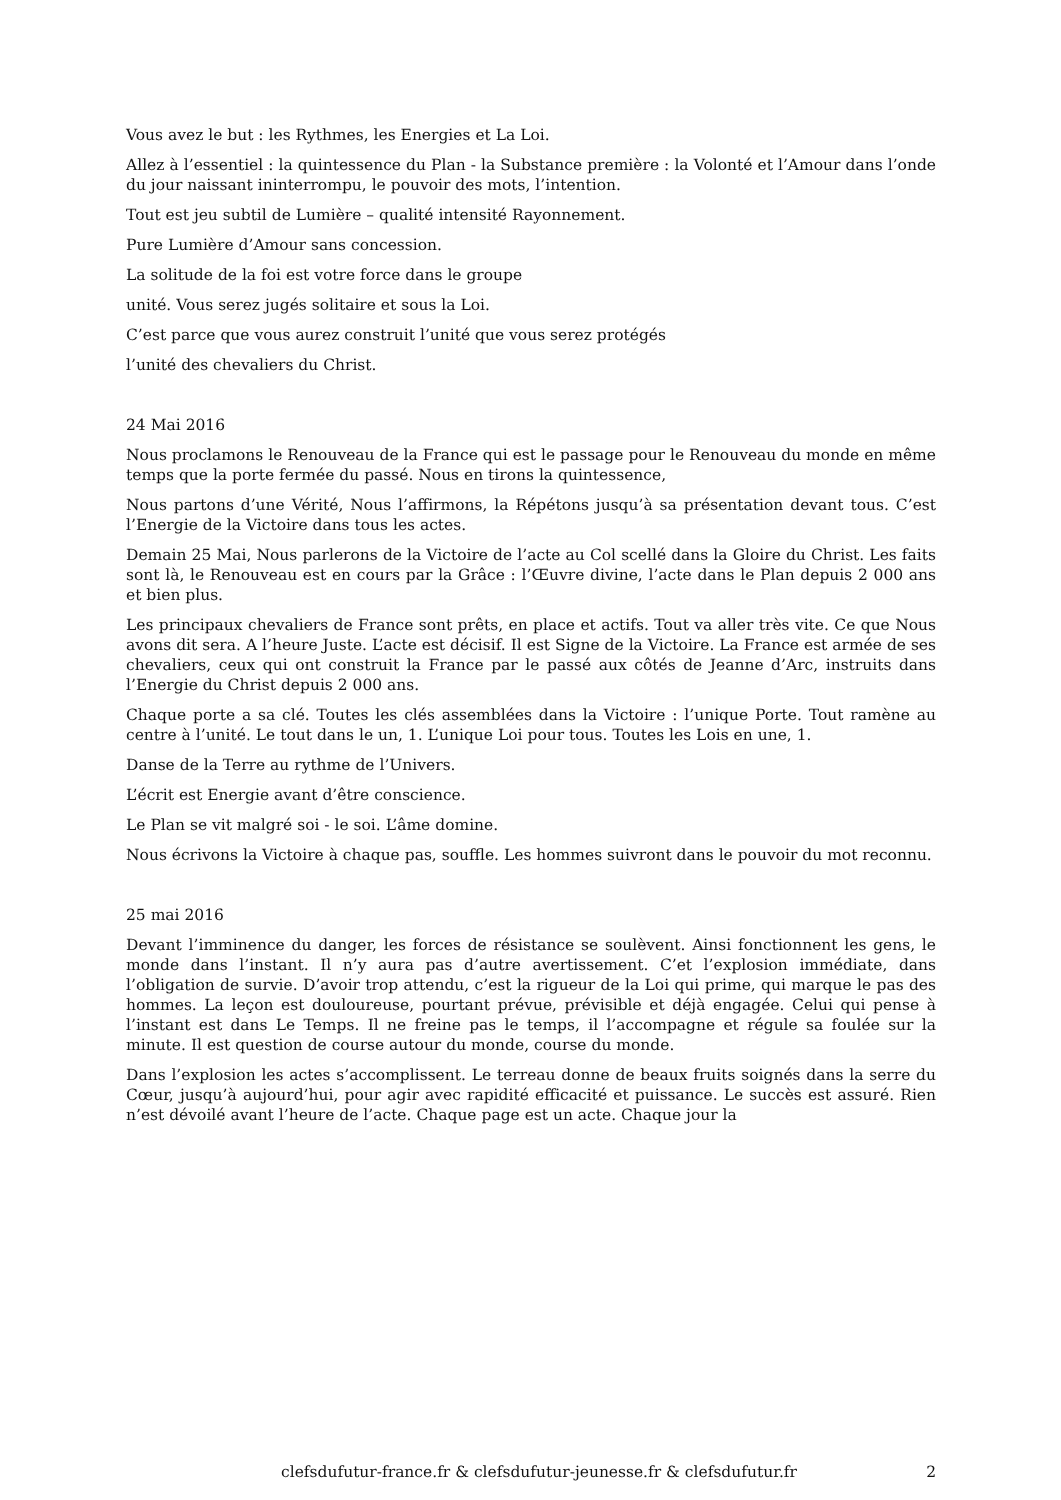Vous avez le but : les Rythmes, les Energies et La Loi.
Allez à l’essentiel : la quintessence du Plan - la Substance première : la Volonté et l’Amour dans l’onde du jour naissant ininterrompu, le pouvoir des mots, l’intention.
Tout est jeu subtil de Lumière – qualité intensité Rayonnement.
Pure Lumière d’Amour sans concession.
La solitude de la foi est votre force dans le groupe
unité. Vous serez jugés solitaire et sous la Loi.
C’est parce que vous aurez construit l’unité que vous serez protégés
l’unité des chevaliers du Christ.
24 Mai 2016
Nous proclamons le Renouveau de la France qui est le passage pour le Renouveau du monde en même temps que la porte fermée du passé. Nous en tirons la quintessence,
Nous partons d’une Vérité, Nous l’affirmons, la Répétons jusqu’à sa présentation devant tous. C’est l’Energie de la Victoire dans tous les actes.
Demain 25 Mai, Nous parlerons de la Victoire de l’acte au Col scellé dans la Gloire du Christ. Les faits sont là, le Renouveau est en cours par la Grâce : l’Œuvre divine, l’acte dans le Plan depuis 2 000 ans et bien plus.
Les principaux chevaliers de France sont prêts, en place et actifs. Tout va aller très vite. Ce que Nous avons dit sera. A l’heure Juste. L’acte est décisif. Il est Signe de la Victoire. La France est armée de ses chevaliers, ceux qui ont construit la France par le passé aux côtés de Jeanne d’Arc, instruits dans l’Energie du Christ depuis 2 000 ans.
Chaque porte a sa clé. Toutes les clés assemblées dans la Victoire : l’unique Porte. Tout ramène au centre à l’unité. Le tout dans le un, 1. L’unique Loi pour tous. Toutes les Lois en une, 1.
Danse de la Terre au rythme de l’Univers.
L’écrit est Energie avant d’être conscience.
Le Plan se vit malgré soi - le soi. L’âme domine.
Nous écrivons la Victoire à chaque pas, souffle. Les hommes suivront dans le pouvoir du mot reconnu.
25 mai 2016
Devant l’imminence du danger, les forces de résistance se soulèvent. Ainsi fonctionnent les gens, le monde dans l’instant. Il n’y aura pas d’autre avertissement. C’et l’explosion immédiate, dans l’obligation de survie. D’avoir trop attendu, c’est la rigueur de la Loi qui prime, qui marque le pas des hommes. La leçon est douloureuse, pourtant prévue, prévisible et déjà engagée. Celui qui pense à l’instant est dans Le Temps. Il ne freine pas le temps, il l’accompagne et régule sa foulée sur la minute. Il est question de course autour du monde, course du monde.
Dans l’explosion les actes s’accomplissent. Le terreau donne de beaux fruits soignés dans la serre du Cœur, jusqu’à aujourd’hui, pour agir avec rapidité efficacité et puissance. Le succès est assuré. Rien n’est dévoilé avant l’heure de l’acte. Chaque page est un acte. Chaque jour la
clefsdufutur-france.fr & clefsdufutur-jeunesse.fr & clefsdufutur.fr 2